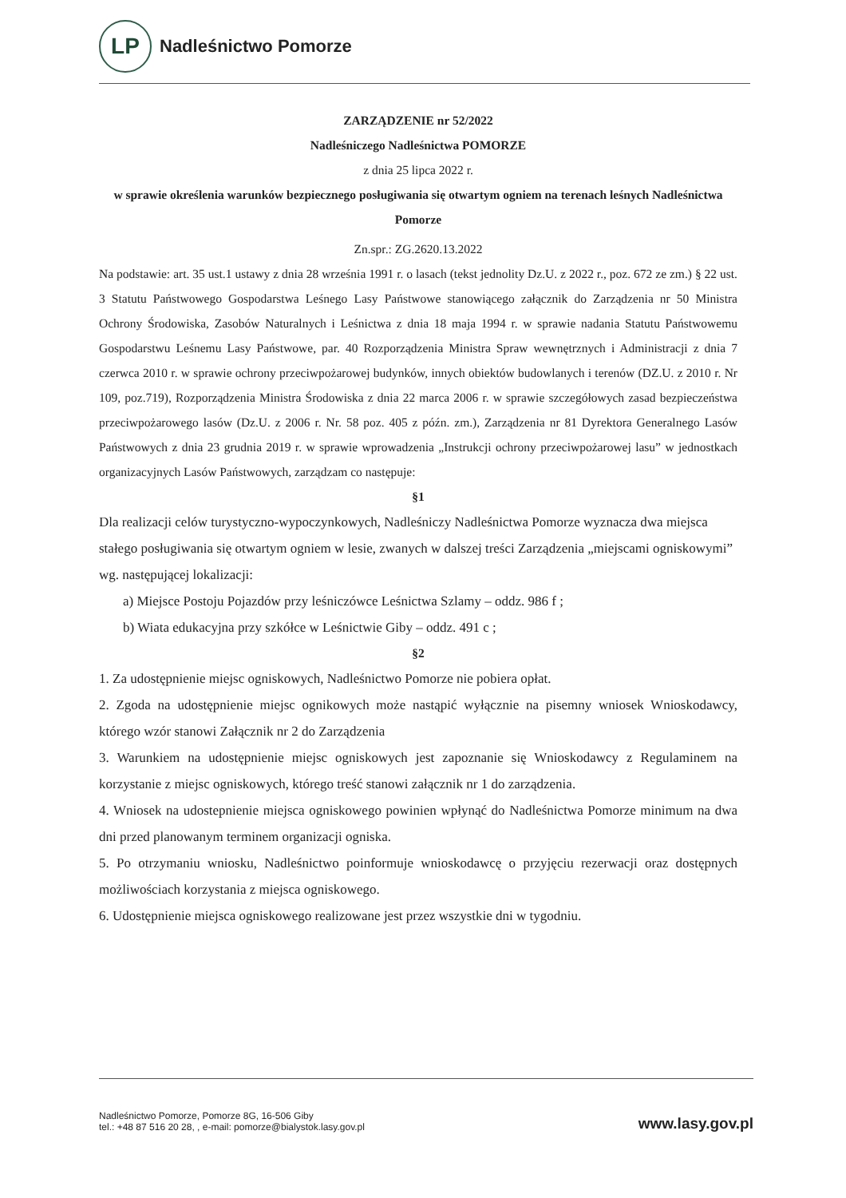LP
Nadleśnictwo Pomorze
ZARZĄDZENIE nr 52/2022
Nadleśniczego Nadleśnictwa POMORZE
z dnia 25 lipca 2022 r.
w sprawie określenia warunków bezpiecznego posługiwania się otwartym ogniem na terenach leśnych Nadleśnictwa Pomorze
Zn.spr.: ZG.2620.13.2022
Na podstawie: art. 35 ust.1 ustawy z dnia 28 września 1991 r. o lasach (tekst jednolity Dz.U. z 2022 r., poz. 672 ze zm.) § 22 ust. 3 Statutu Państwowego Gospodarstwa Leśnego Lasy Państwowe stanowiącego załącznik do Zarządzenia nr 50 Ministra Ochrony Środowiska, Zasobów Naturalnych i Leśnictwa z dnia 18 maja 1994 r. w sprawie nadania Statutu Państwowemu Gospodarstwu Leśnemu Lasy Państwowe, par. 40 Rozporządzenia Ministra Spraw wewnętrznych i Administracji z dnia 7 czerwca 2010 r. w sprawie ochrony przeciwpożarowej budynków, innych obiektów budowlanych i terenów (DZ.U. z 2010 r. Nr 109, poz.719), Rozporządzenia Ministra Środowiska z dnia 22 marca 2006 r. w sprawie szczegółowych zasad bezpieczeństwa przeciwpożarowego lasów (Dz.U. z 2006 r. Nr. 58 poz. 405 z późn. zm.), Zarządzenia nr 81 Dyrektora Generalnego Lasów Państwowych z dnia 23 grudnia 2019 r. w sprawie wprowadzenia „Instrukcji ochrony przeciwpożarowej lasu” w jednostkach organizacyjnych Lasów Państwowych, zarządzam co następuje:
§1
Dla realizacji celów turystyczno-wypoczynkowych, Nadleśniczy Nadleśnictwa Pomorze wyznacza dwa miejsca stałego posługiwania się otwartym ogniem w lesie, zwanych w dalszej treści Zarządzenia „miejscami ogniskowymi” wg. następującej lokalizacji:
a) Miejsce Postoju Pojazdów przy leśniczówce Leśnictwa Szlamy – oddz. 986 f ;
b) Wiata edukacyjna przy szkółce w Leśnictwie Giby – oddz. 491 c ;
§2
1. Za udostępnienie miejsc ogniskowych, Nadleśnictwo Pomorze nie pobiera opłat.
2. Zgoda na udostępnienie miejsc ognikowych może nastąpić wyłącznie na pisemny wniosek Wnioskodawcy, którego wzór stanowi Załącznik nr 2 do Zarządzenia
3. Warunkiem na udostępnienie miejsc ogniskowych jest zapoznanie się Wnioskodawcy z Regulaminem na korzystanie z miejsc ogniskowych, którego treść stanowi załącznik nr 1 do zarządzenia.
4. Wniosek na udostepnienie miejsca ogniskowego powinien wpłynąć do Nadleśnictwa Pomorze minimum na dwa dni przed planowanym terminem organizacji ogniska.
5. Po otrzymaniu wniosku, Nadleśnictwo poinformuje wnioskodawcę o przyjęciu rezerwacji oraz dostępnych możliwościach korzystania z miejsca ogniskowego.
6. Udostępnienie miejsca ogniskowego realizowane jest przez wszystkie dni w tygodniu.
Nadleśnictwo Pomorze, Pomorze 8G, 16-506 Giby
tel.: +48 87 516 20 28, , e-mail: pomorze@bialystok.lasy.gov.pl
www.lasy.gov.pl